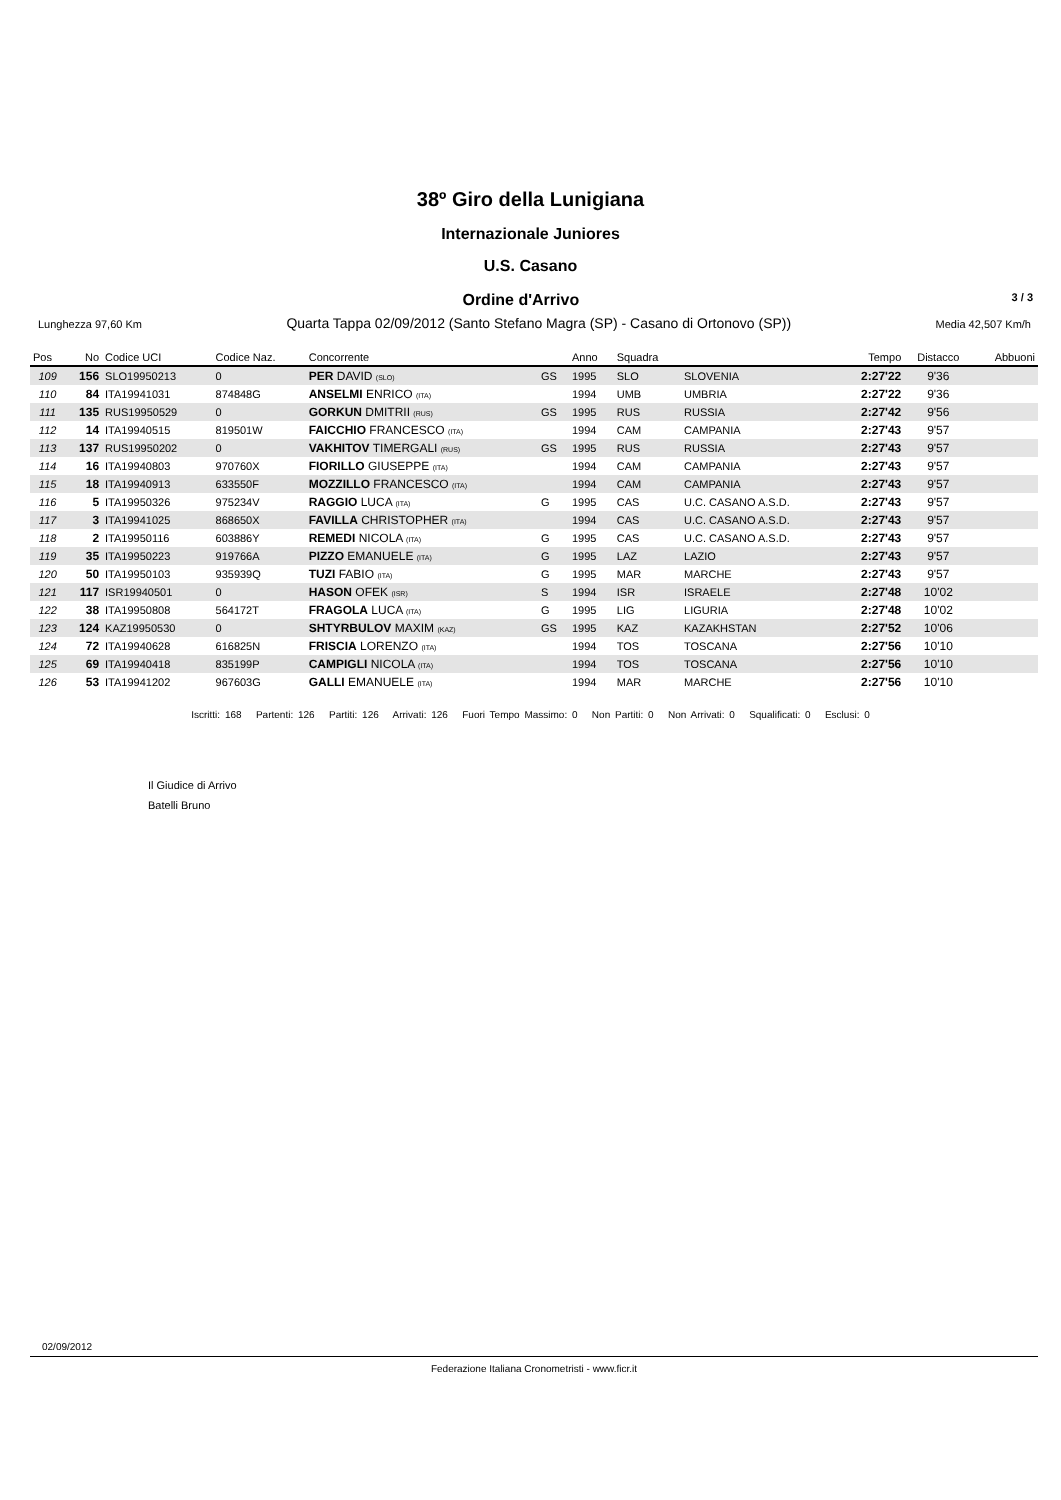38º Giro della Lunigiana
Internazionale Juniores
U.S. Casano
Ordine d'Arrivo
3 / 3
Lunghezza 97,60 Km Quarta Tappa 02/09/2012 (Santo Stefano Magra (SP) - Casano di Ortonovo (SP)) Media 42,507 Km/h
| Pos | No | Codice UCI | Codice Naz. | Concorrente | | Anno | Squadra | | Tempo | Distacco | Abbuoni |
| --- | --- | --- | --- | --- | --- | --- | --- | --- | --- | --- | --- |
| 109 | 156 | SLO19950213 | 0 | PER DAVID (SLO) | GS | 1995 | SLO | SLOVENIA | 2:27'22 | 9'36 | |
| 110 | 84 | ITA19941031 | 874848G | ANSELMI ENRICO (ITA) | | 1994 | UMB | UMBRIA | 2:27'22 | 9'36 | |
| 111 | 135 | RUS19950529 | 0 | GORKUN DMITRII (RUS) | GS | 1995 | RUS | RUSSIA | 2:27'42 | 9'56 | |
| 112 | 14 | ITA19940515 | 819501W | FAICCHIO FRANCESCO (ITA) | | 1994 | CAM | CAMPANIA | 2:27'43 | 9'57 | |
| 113 | 137 | RUS19950202 | 0 | VAKHITOV TIMERGALI (RUS) | GS | 1995 | RUS | RUSSIA | 2:27'43 | 9'57 | |
| 114 | 16 | ITA19940803 | 970760X | FIORILLO GIUSEPPE (ITA) | | 1994 | CAM | CAMPANIA | 2:27'43 | 9'57 | |
| 115 | 18 | ITA19940913 | 633550F | MOZZILLO FRANCESCO (ITA) | | 1994 | CAM | CAMPANIA | 2:27'43 | 9'57 | |
| 116 | 5 | ITA19950326 | 975234V | RAGGIO LUCA (ITA) | G | 1995 | CAS | U.C. CASANO A.S.D. | 2:27'43 | 9'57 | |
| 117 | 3 | ITA19941025 | 868650X | FAVILLA CHRISTOPHER (ITA) | | 1994 | CAS | U.C. CASANO A.S.D. | 2:27'43 | 9'57 | |
| 118 | 2 | ITA19950116 | 603886Y | REMEDI NICOLA (ITA) | G | 1995 | CAS | U.C. CASANO A.S.D. | 2:27'43 | 9'57 | |
| 119 | 35 | ITA19950223 | 919766A | PIZZO EMANUELE (ITA) | G | 1995 | LAZ | LAZIO | 2:27'43 | 9'57 | |
| 120 | 50 | ITA19950103 | 935939Q | TUZI FABIO (ITA) | G | 1995 | MAR | MARCHE | 2:27'43 | 9'57 | |
| 121 | 117 | ISR19940501 | 0 | HASON OFEK (ISR) | S | 1994 | ISR | ISRAELE | 2:27'48 | 10'02 | |
| 122 | 38 | ITA19950808 | 564172T | FRAGOLA LUCA (ITA) | G | 1995 | LIG | LIGURIA | 2:27'48 | 10'02 | |
| 123 | 124 | KAZ19950530 | 0 | SHTYRBULOV MAXIM (KAZ) | GS | 1995 | KAZ | KAZAKHSTAN | 2:27'52 | 10'06 | |
| 124 | 72 | ITA19940628 | 616825N | FRISCIA LORENZO (ITA) | | 1994 | TOS | TOSCANA | 2:27'56 | 10'10 | |
| 125 | 69 | ITA19940418 | 835199P | CAMPIGLI NICOLA (ITA) | | 1994 | TOS | TOSCANA | 2:27'56 | 10'10 | |
| 126 | 53 | ITA19941202 | 967603G | GALLI EMANUELE (ITA) | | 1994 | MAR | MARCHE | 2:27'56 | 10'10 | |
Iscritti: 168 Partenti: 126 Partiti: 126 Arrivati: 126 Fuori Tempo Massimo: 0 Non Partiti: 0 Non Arrivati: 0 Squalificati: 0 Esclusi: 0
Il Giudice di Arrivo
Batelli Bruno
02/09/2012
Federazione Italiana Cronometristi - www.ficr.it